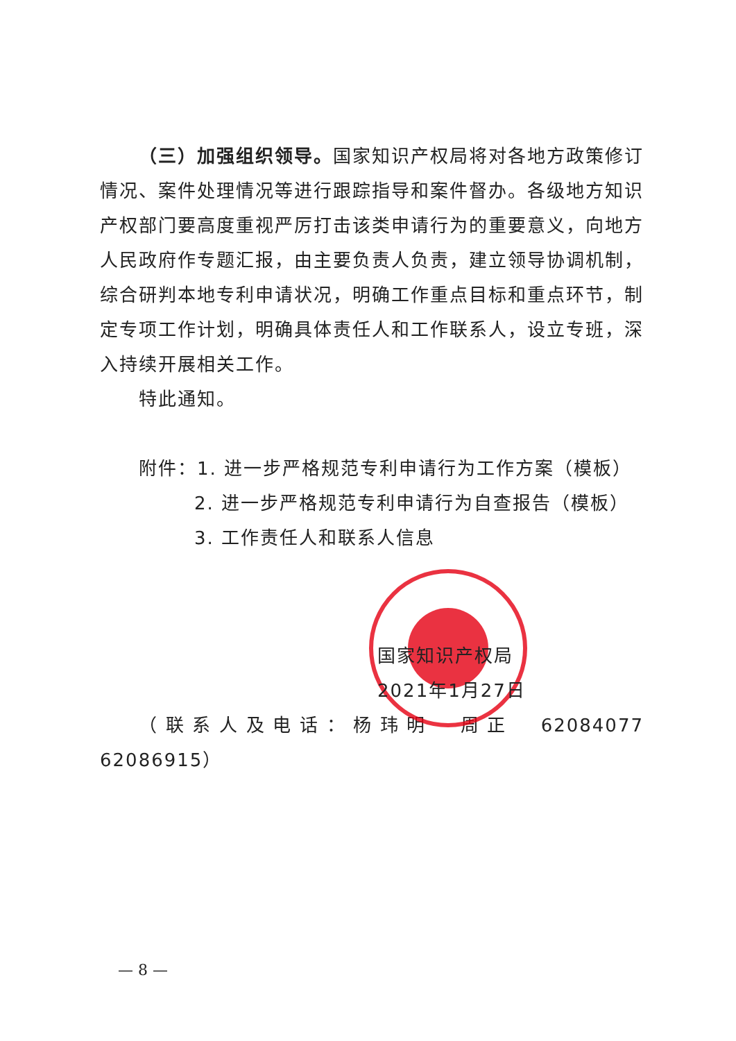（三）加强组织领导。国家知识产权局将对各地方政策修订情况、案件处理情况等进行跟踪指导和案件督办。各级地方知识产权部门要高度重视严厉打击该类申请行为的重要意义，向地方人民政府作专题汇报，由主要负责人负责，建立领导协调机制，综合研判本地专利申请状况，明确工作重点目标和重点环节，制定专项工作计划，明确具体责任人和工作联系人，设立专班，深入持续开展相关工作。
特此通知。
附件：1. 进一步严格规范专利申请行为工作方案（模板）
2. 进一步严格规范专利申请行为自查报告（模板）
3. 工作责任人和联系人信息
国家知识产权局
2021年1月27日
（联系人及电话：杨玮明　周正　62084077　62086915）
— 8 —